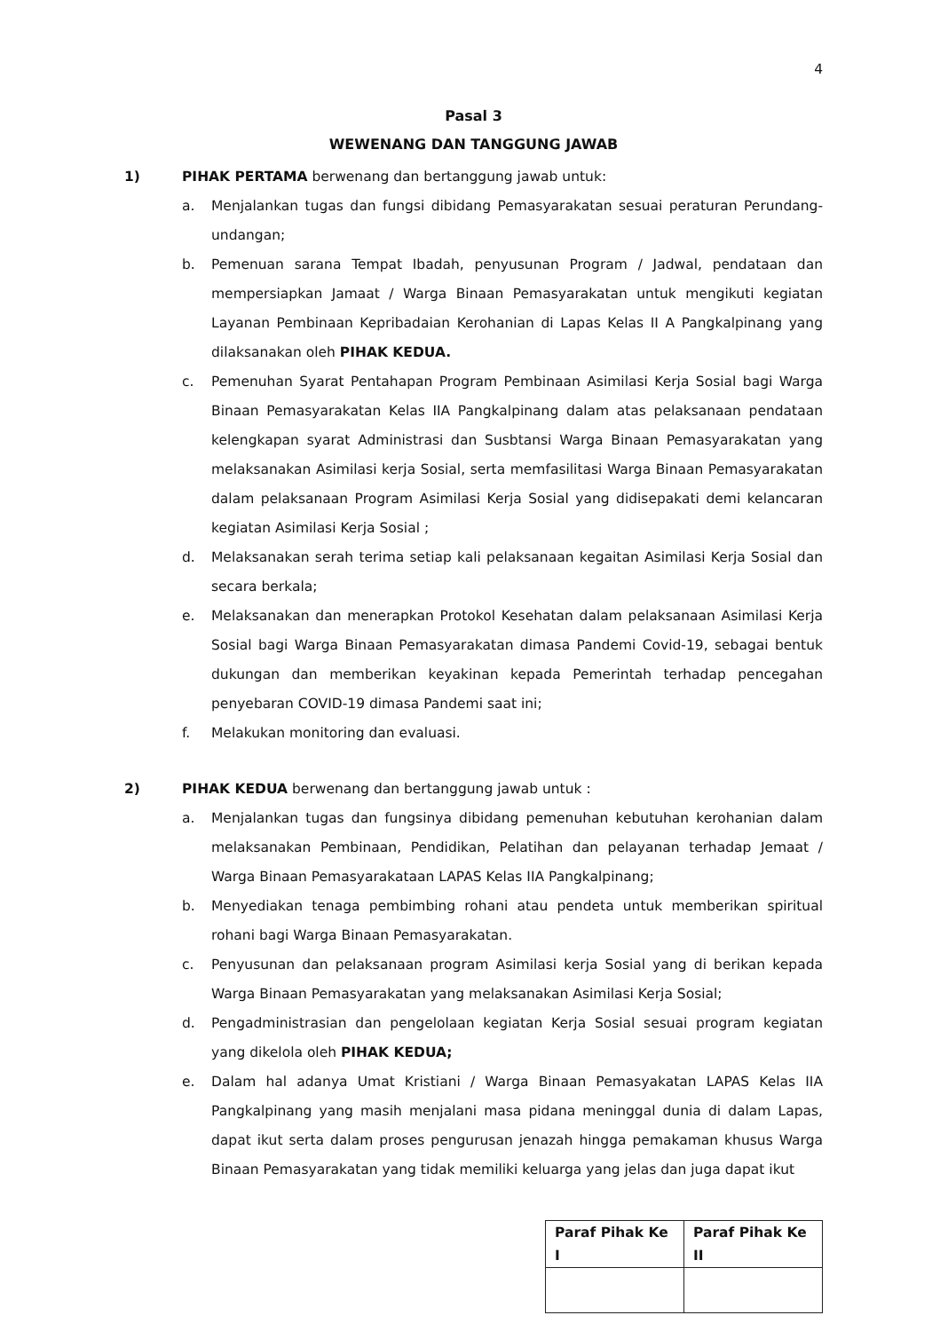4
Pasal 3
WEWENANG DAN TANGGUNG JAWAB
1) PIHAK PERTAMA berwenang dan bertanggung jawab untuk:
a. Menjalankan tugas dan fungsi dibidang Pemasyarakatan sesuai peraturan Perundang-undangan;
b. Pemenuan sarana Tempat Ibadah, penyusunan Program / Jadwal, pendataan dan mempersiapkan Jamaat / Warga Binaan Pemasyarakatan untuk mengikuti kegiatan Layanan Pembinaan Kepribadaian Kerohanian di Lapas Kelas II A Pangkalpinang yang dilaksanakan oleh PIHAK KEDUA.
c. Pemenuhan Syarat Pentahapan Program Pembinaan Asimilasi Kerja Sosial bagi Warga Binaan Pemasyarakatan Kelas IIA Pangkalpinang dalam atas pelaksanaan pendataan kelengkapan syarat Administrasi dan Susbtansi Warga Binaan Pemasyarakatan yang melaksanakan Asimilasi kerja Sosial, serta memfasilitasi Warga Binaan Pemasyarakatan dalam pelaksanaan Program Asimilasi Kerja Sosial yang didisepakati demi kelancaran kegiatan Asimilasi Kerja Sosial ;
d. Melaksanakan serah terima setiap kali pelaksanaan kegaitan Asimilasi Kerja Sosial dan secara berkala;
e. Melaksanakan dan menerapkan Protokol Kesehatan dalam pelaksanaan Asimilasi Kerja Sosial bagi Warga Binaan Pemasyarakatan dimasa Pandemi Covid-19, sebagai bentuk dukungan dan memberikan keyakinan kepada Pemerintah terhadap pencegahan penyebaran COVID-19 dimasa Pandemi saat ini;
f. Melakukan monitoring dan evaluasi.
2) PIHAK KEDUA berwenang dan bertanggung jawab untuk :
a. Menjalankan tugas dan fungsinya dibidang pemenuhan kebutuhan kerohanian dalam melaksanakan Pembinaan, Pendidikan, Pelatihan dan pelayanan terhadap Jemaat / Warga Binaan Pemasyarakataan LAPAS Kelas IIA Pangkalpinang;
b. Menyediakan tenaga pembimbing rohani atau pendeta untuk memberikan spiritual rohani bagi Warga Binaan Pemasyarakatan.
c. Penyusunan dan pelaksanaan program Asimilasi kerja Sosial yang di berikan kepada Warga Binaan Pemasyarakatan yang melaksanakan Asimilasi Kerja Sosial;
d. Pengadministrasian dan pengelolaan kegiatan Kerja Sosial sesuai program kegiatan yang dikelola oleh PIHAK KEDUA;
e. Dalam hal adanya Umat Kristiani / Warga Binaan Pemasyakatan LAPAS Kelas IIA Pangkalpinang yang masih menjalani masa pidana meninggal dunia di dalam Lapas, dapat ikut serta dalam proses pengurusan jenazah hingga pemakaman khusus Warga Binaan Pemasyarakatan yang tidak memiliki keluarga yang jelas dan juga dapat ikut
| Paraf Pihak Ke I | Paraf Pihak Ke II |